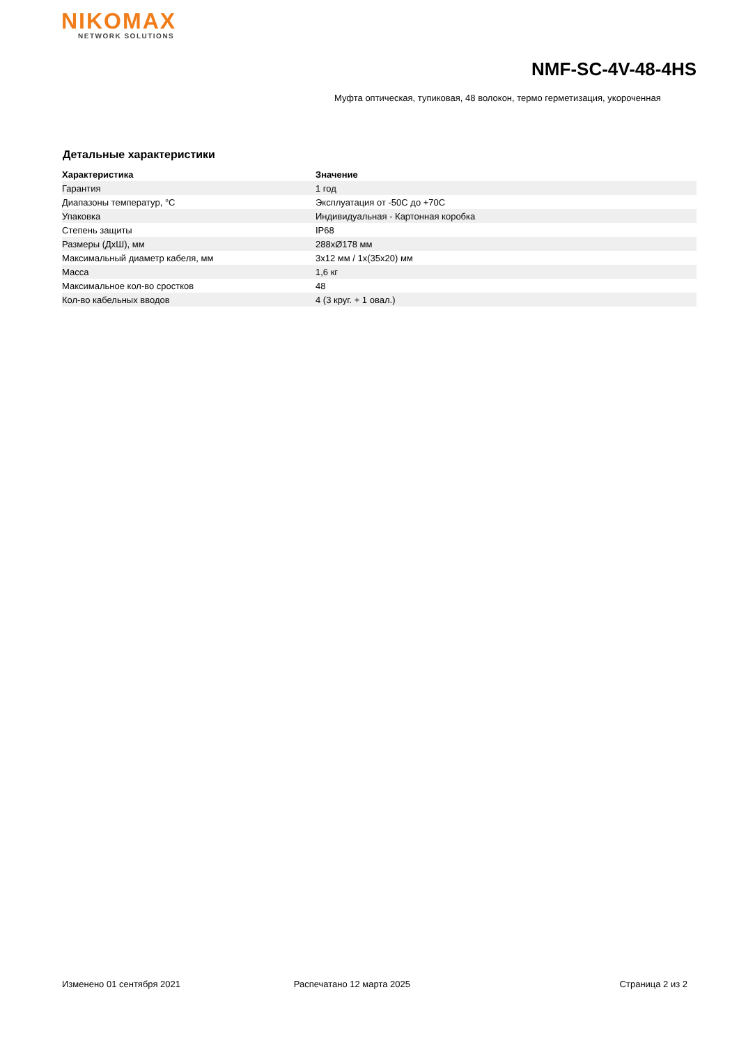NIKOMAX
NETWORK SOLUTIONS
NMF-SC-4V-48-4HS
Муфта оптическая, тупиковая, 48 волокон, термо герметизация, укороченная
Детальные характеристики
| Характеристика | Значение |
| --- | --- |
| Гарантия | 1 год |
| Диапазоны температур, °C | Эксплуатация от -50C до +70C |
| Упаковка | Индивидуальная - Картонная коробка |
| Степень защиты | IP68 |
| Размеры (ДхШ), мм | 288xØ178 мм |
| Максимальный диаметр кабеля, мм | 3x12 мм / 1x(35x20) мм |
| Масса | 1,6 кг |
| Максимальное кол-во сростков | 48 |
| Кол-во кабельных вводов | 4 (3 круг. + 1 овал.) |
Изменено 01 сентября 2021 Распечатано 12 марта 2025 Страница 2 из 2